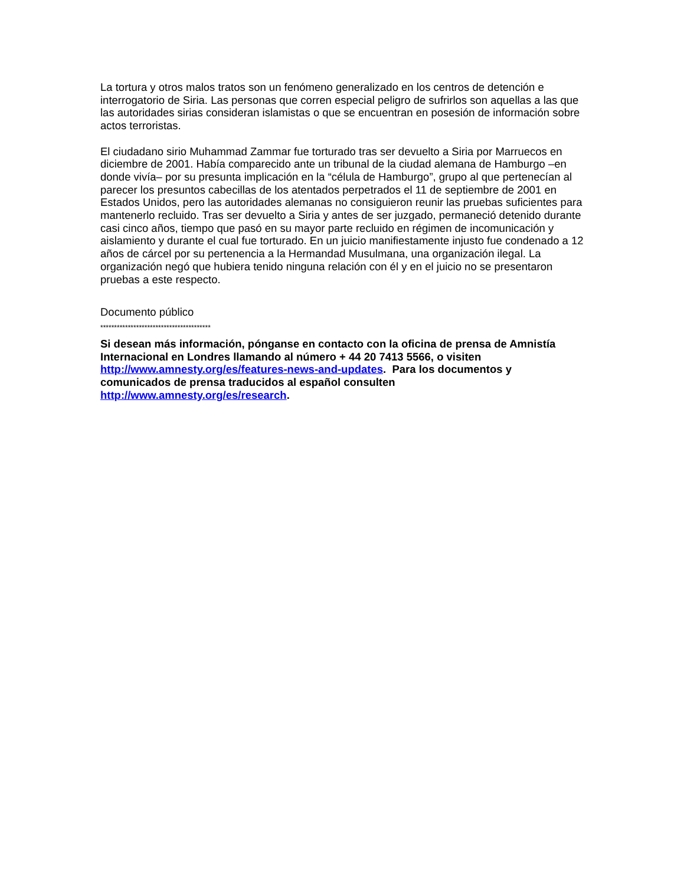La tortura y otros malos tratos son un fenómeno generalizado en los centros de detención e interrogatorio de Siria. Las personas que corren especial peligro de sufrirlos son aquellas a las que las autoridades sirias consideran islamistas o que se encuentran en posesión de información sobre actos terroristas.
El ciudadano sirio Muhammad Zammar fue torturado tras ser devuelto a Siria por Marruecos en diciembre de 2001. Había comparecido ante un tribunal de la ciudad alemana de Hamburgo –en donde vivía– por su presunta implicación en la “célula de Hamburgo”, grupo al que pertenecían al parecer los presuntos cabecillas de los atentados perpetrados el 11 de septiembre de 2001 en Estados Unidos, pero las autoridades alemanas no consiguieron reunir las pruebas suficientes para mantenerlo recluido. Tras ser devuelto a Siria y antes de ser juzgado, permaneció detenido durante casi cinco años, tiempo que pasó en su mayor parte recluido en régimen de incomunicación y aislamiento y durante el cual fue torturado. En un juicio manifiestamente injusto fue condenado a 12 años de cárcel por su pertenencia a la Hermandad Musulmana, una organización ilegal. La organización negó que hubiera tenido ninguna relación con él y en el juicio no se presentaron pruebas a este respecto.
Documento público
****************************************
Si desean más información, pónganse en contacto con la oficina de prensa de Amnistía Internacional en Londres llamando al número + 44 20 7413 5566, o visiten http://www.amnesty.org/es/features-news-and-updates. Para los documentos y comunicados de prensa traducidos al español consulten http://www.amnesty.org/es/research.